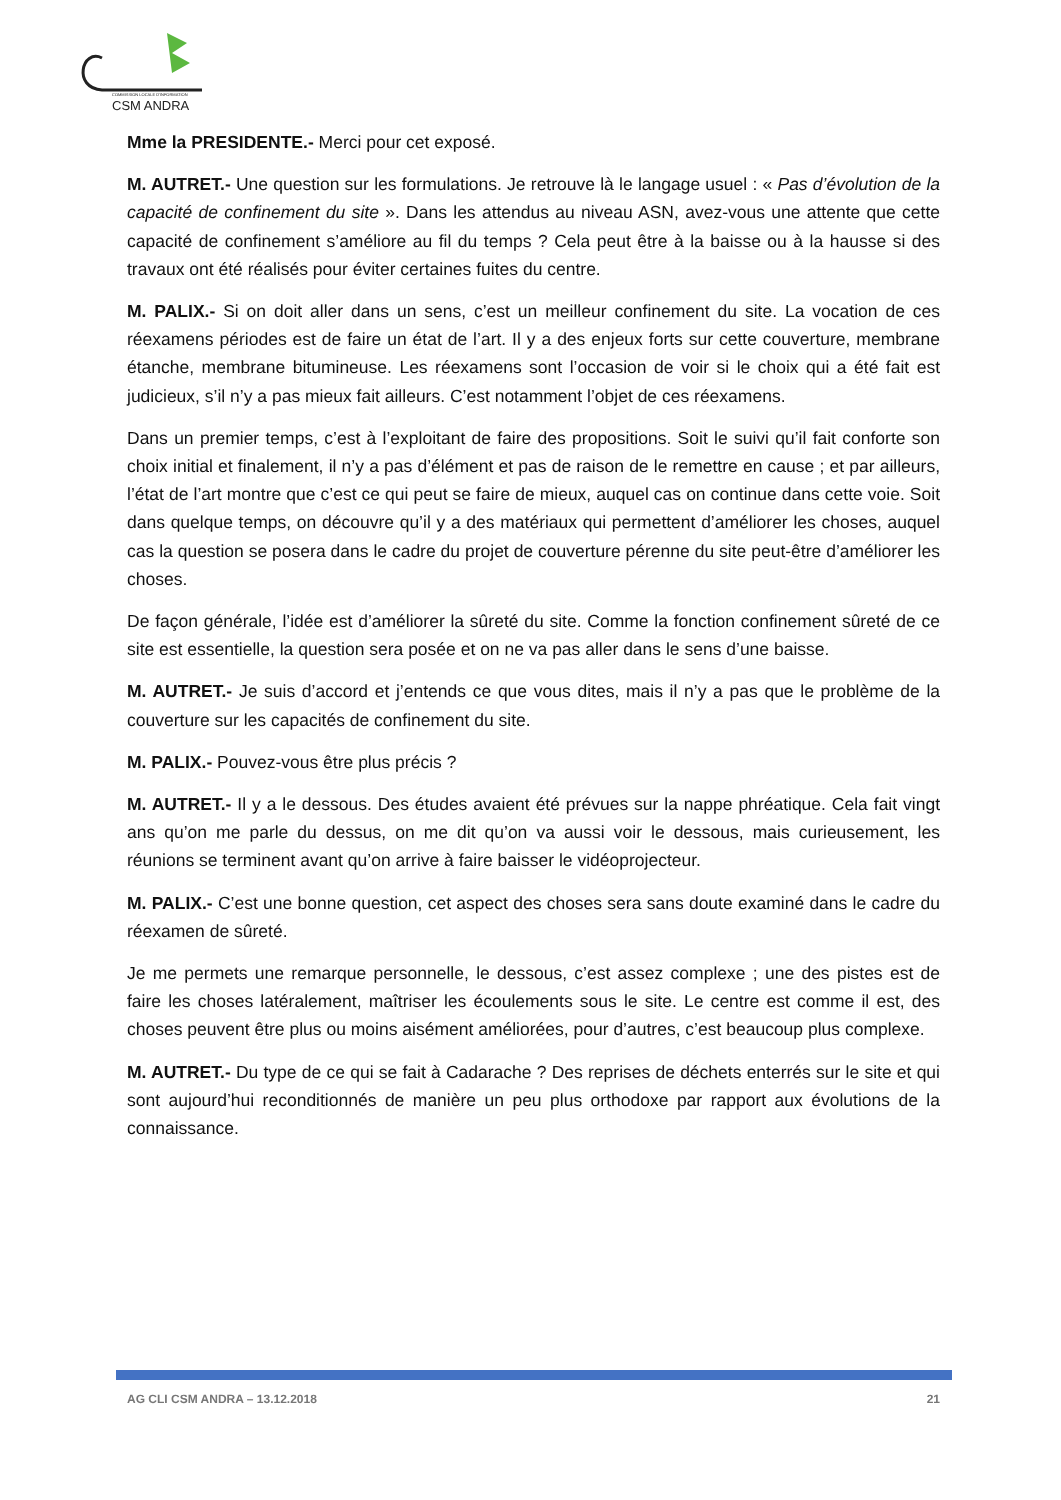CSM ANDRA
COMMISSION LOCALE D'INFORMATION
Mme la PRESIDENTE.- Merci pour cet exposé.
M. AUTRET.- Une question sur les formulations. Je retrouve là le langage usuel : « Pas d’évolution de la capacité de confinement du site ». Dans les attendus au niveau ASN, avez-vous une attente que cette capacité de confinement s’améliore au fil du temps ? Cela peut être à la baisse ou à la hausse si des travaux ont été réalisés pour éviter certaines fuites du centre.
M. PALIX.- Si on doit aller dans un sens, c’est un meilleur confinement du site. La vocation de ces réexamens périodes est de faire un état de l’art. Il y a des enjeux forts sur cette couverture, membrane étanche, membrane bitumineuse. Les réexamens sont l’occasion de voir si le choix qui a été fait est judicieux, s’il n’y a pas mieux fait ailleurs. C’est notamment l’objet de ces réexamens.
Dans un premier temps, c’est à l’exploitant de faire des propositions. Soit le suivi qu’il fait conforte son choix initial et finalement, il n’y a pas d’élément et pas de raison de le remettre en cause ; et par ailleurs, l’état de l’art montre que c’est ce qui peut se faire de mieux, auquel cas on continue dans cette voie. Soit dans quelque temps, on découvre qu’il y a des matériaux qui permettent d’améliorer les choses, auquel cas la question se posera dans le cadre du projet de couverture pérenne du site peut-être d’améliorer les choses.
De façon générale, l’idée est d’améliorer la sûreté du site. Comme la fonction confinement sûreté de ce site est essentielle, la question sera posée et on ne va pas aller dans le sens d’une baisse.
M. AUTRET.- Je suis d’accord et j’entends ce que vous dites, mais il n’y a pas que le problème de la couverture sur les capacités de confinement du site.
M. PALIX.- Pouvez-vous être plus précis ?
M. AUTRET.- Il y a le dessous. Des études avaient été prévues sur la nappe phréatique. Cela fait vingt ans qu’on me parle du dessus, on me dit qu’on va aussi voir le dessous, mais curieusement, les réunions se terminent avant qu’on arrive à faire baisser le vidéoprojecteur.
M. PALIX.- C’est une bonne question, cet aspect des choses sera sans doute examiné dans le cadre du réexamen de sûreté.
Je me permets une remarque personnelle, le dessous, c’est assez complexe ; une des pistes est de faire les choses latéralement, maîtriser les écoulements sous le site. Le centre est comme il est, des choses peuvent être plus ou moins aisément améliorées, pour d’autres, c’est beaucoup plus complexe.
M. AUTRET.- Du type de ce qui se fait à Cadarache ? Des reprises de déchets enterrés sur le site et qui sont aujourd’hui reconditionnés de manière un peu plus orthodoxe par rapport aux évolutions de la connaissance.
AG CLI CSM ANDRA – 13.12.2018 21